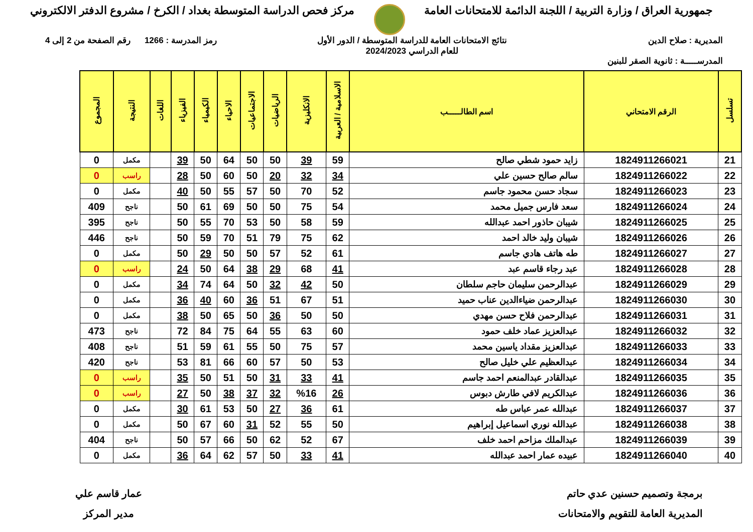جمهورية العراق / وزارة التربية / اللجنة الدائمة للامتحانات العامة
مركز فحص الدراسة المتوسطة بغداد / الكرخ / مشروع الدفتر الالكتروني
المديرية : صلاح الدين
المدرســـــة : ثانوية الصقر للبنين
نتائج الامتحانات العامة للدراسة المتوسطة / الدور الأول
للعام الدراسي 2024/2023
رمز المدرسة : 1266 رقم الصفحة من 2 إلى 4
| تسلسل | الرقم الامتحاني | اسم الطالـــــب | الاسلامية / العربية | الانكليزية | الرياضيات | الاجتماعيات | الاحياء | الكيمياء | الفيزياء | اللغات | النتيجة | المجموع |
| --- | --- | --- | --- | --- | --- | --- | --- | --- | --- | --- | --- | --- |
| 21 | 1824911266021 | زايد حمود شطي صالح | 59 | 39 | 50 | 50 | 64 | 50 | 39 | | مكمل | 0 |
| 22 | 1824911266022 | سالم صالح حسين علي | 34 | 32 | 20 | 50 | 60 | 50 | 28 | | راسب | 0 |
| 23 | 1824911266023 | سجاد حسن محمود جاسم | 52 | 70 | 50 | 57 | 55 | 50 | 40 | | مكمل | 0 |
| 24 | 1824911266024 | سعد فارس جميل محمد | 54 | 75 | 50 | 50 | 69 | 61 | 50 | | ناجح | 409 |
| 25 | 1824911266025 | شيبان حاذور احمد عبدالله | 59 | 58 | 50 | 53 | 70 | 55 | 50 | | ناجح | 395 |
| 26 | 1824911266026 | شيبان وليد خالد احمد | 62 | 75 | 79 | 51 | 70 | 59 | 50 | | ناجح | 446 |
| 27 | 1824911266027 | طه هاتف هادي جاسم | 61 | 52 | 57 | 50 | 50 | 29 | 50 | | مكمل | 0 |
| 28 | 1824911266028 | عبد رجاء قاسم عبد | 41 | 68 | 29 | 38 | 64 | 50 | 24 | | راسب | 0 |
| 29 | 1824911266029 | عبدالرحمن سليمان حاجم سلطان | 50 | 42 | 32 | 50 | 64 | 74 | 34 | | مكمل | 0 |
| 30 | 1824911266030 | عبدالرحمن ضياءالدين عناب حميد | 51 | 67 | 51 | 36 | 60 | 40 | 36 | | مكمل | 0 |
| 31 | 1824911266031 | عبدالرحمن فلاح حسن مهدي | 50 | 50 | 36 | 50 | 65 | 50 | 38 | | مكمل | 0 |
| 32 | 1824911266032 | عبدالعزيز عماد خلف حمود | 60 | 63 | 55 | 64 | 75 | 84 | 72 | | ناجح | 473 |
| 33 | 1824911266033 | عبدالعزيز مقداد ياسين محمد | 57 | 75 | 50 | 55 | 61 | 59 | 51 | | ناجح | 408 |
| 34 | 1824911266034 | عبدالعظيم علي خليل صالح | 53 | 50 | 57 | 60 | 66 | 81 | 53 | | ناجح | 420 |
| 35 | 1824911266035 | عبدالقادر عبدالمنعم احمد جاسم | 41 | 33 | 31 | 50 | 51 | 50 | 35 | | راسب | 0 |
| 36 | 1824911266036 | عبدالكريم لافي طارش دبوس | 26 | %16 | 32 | 37 | 38 | 50 | 27 | | راسب | 0 |
| 37 | 1824911266037 | عبدالله عمر عباس طه | 61 | 36 | 27 | 50 | 53 | 61 | 30 | | مكمل | 0 |
| 38 | 1824911266038 | عبدالله نوري اسماعيل إبراهيم | 50 | 55 | 52 | 31 | 60 | 67 | 50 | | مكمل | 0 |
| 39 | 1824911266039 | عبدالملك مزاحم احمد خلف | 67 | 52 | 62 | 50 | 66 | 57 | 50 | | ناجح | 404 |
| 40 | 1824911266040 | عبيده عمار احمد عبدالله | 41 | 33 | 50 | 57 | 62 | 64 | 36 | | مكمل | 0 |
برمجة وتصميم حسنين عدي حاتم
المديرية العامة للتقويم والامتحانات
عمار قاسم علي
مدير المركز